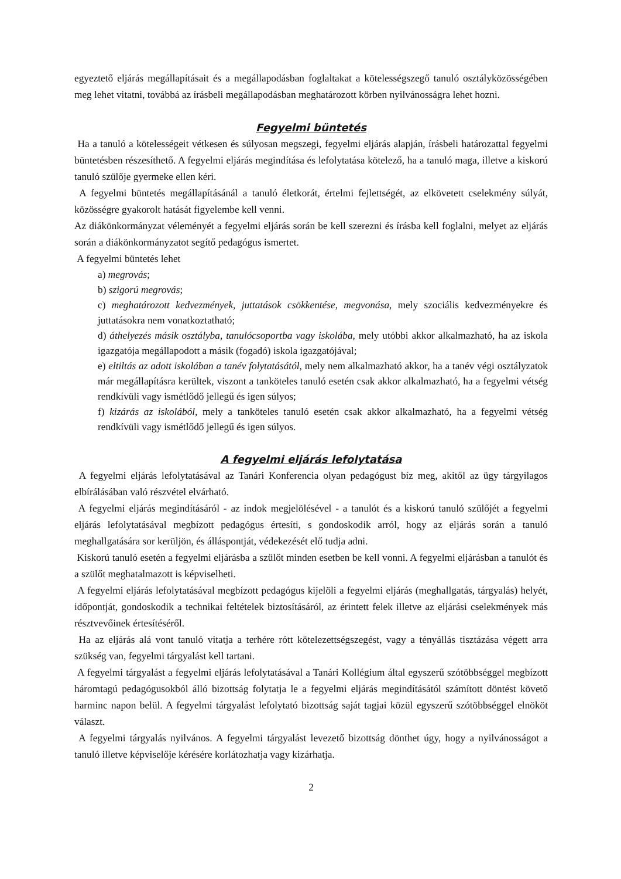egyeztető eljárás megállapításait és a megállapodásban foglaltakat a kötelességszegő tanuló osztályközösségében meg lehet vitatni, továbbá az írásbeli megállapodásban meghatározott körben nyilvánosságra lehet hozni.
Fegyelmi büntetés
Ha a tanuló a kötelességeit vétkesen és súlyosan megszegi, fegyelmi eljárás alapján, írásbeli határozattal fegyelmi büntetésben részesíthető. A fegyelmi eljárás megindítása és lefolytatása kötelező, ha a tanuló maga, illetve a kiskorú tanuló szülője gyermeke ellen kéri.
A fegyelmi büntetés megállapításánál a tanuló életkorát, értelmi fejlettségét, az elkövetett cselekmény súlyát, közösségre gyakorolt hatását figyelembe kell venni.
Az diákönkormányzat véleményét a fegyelmi eljárás során be kell szerezni és írásba kell foglalni, melyet az eljárás során a diákönkormányzatot segítő pedagógus ismertet.
A fegyelmi büntetés lehet
a) megrovás;
b) szigorú megrovás;
c) meghatározott kedvezmények, juttatások csökkentése, megvonása, mely szociális kedvezményekre és juttatásokra nem vonatkoztatható;
d) áthelyezés másik osztályba, tanulócsoportba vagy iskolába, mely utóbbi akkor alkalmazható, ha az iskola igazgatója megállapodott a másik (fogadó) iskola igazgatójával;
e) eltiltás az adott iskolában a tanév folytatásától, mely nem alkalmazható akkor, ha a tanév végi osztályzatok már megállapításra kerültek, viszont a tanköteles tanuló esetén csak akkor alkalmazható, ha a fegyelmi vétség rendkívüli vagy ismétlődő jellegű és igen súlyos;
f) kizárás az iskolából, mely a tanköteles tanuló esetén csak akkor alkalmazható, ha a fegyelmi vétség rendkívüli vagy ismétlődő jellegű és igen súlyos.
A fegyelmi eljárás lefolytatása
A fegyelmi eljárás lefolytatásával az Tanári Konferencia olyan pedagógust bíz meg, akitől az ügy tárgyilagos elbírálásában való részvétel elvárható.
A fegyelmi eljárás megindításáról - az indok megjelölésével - a tanulót és a kiskorú tanuló szülőjét a fegyelmi eljárás lefolytatásával megbízott pedagógus értesíti, s gondoskodik arról, hogy az eljárás során a tanuló meghallgatására sor kerüljön, és álláspontját, védekezését elő tudja adni.
Kiskorú tanuló esetén a fegyelmi eljárásba a szülőt minden esetben be kell vonni. A fegyelmi eljárásban a tanulót és a szülőt meghatalmazott is képviselheti.
A fegyelmi eljárás lefolytatásával megbízott pedagógus kijelöli a fegyelmi eljárás (meghallgatás, tárgyalás) helyét, időpontját, gondoskodik a technikai feltételek biztosításáról, az érintett felek illetve az eljárási cselekmények más résztvevőinek értesítéséről.
Ha az eljárás alá vont tanuló vitatja a terhére rótt kötelezettségszegést, vagy a tényállás tisztázása végett arra szükség van, fegyelmi tárgyalást kell tartani.
A fegyelmi tárgyalást a fegyelmi eljárás lefolytatásával a Tanári Kollégium által egyszerű szótöbbséggel megbízott háromtagú pedagógusokból álló bizottság folytatja le a fegyelmi eljárás megindításától számított döntést követő harminc napon belül. A fegyelmi tárgyalást lefolytató bizottság saját tagjai közül egyszerű szótöbbséggel elnököt választ.
A fegyelmi tárgyalás nyilvános. A fegyelmi tárgyalást levezető bizottság dönthet úgy, hogy a nyilvánosságot a tanuló illetve képviselője kérésére korlátozhatja vagy kizárhatja.
2